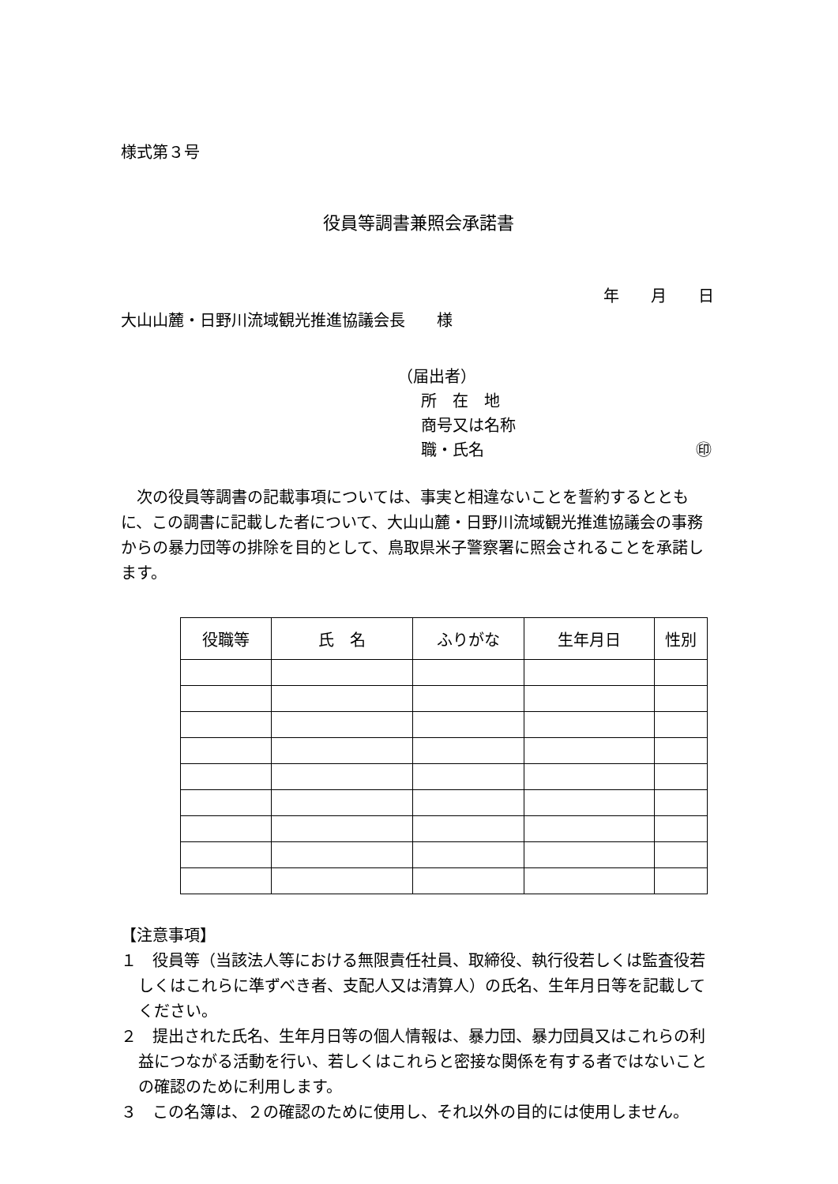様式第３号
役員等調書兼照会承諾書
年　　月　　日
大山山麓・日野川流域観光推進協議会長　　様
（届出者）
所　在　地
商号又は名称
職・氏名 ㊞
次の役員等調書の記載事項については、事実と相違ないことを誓約するとともに、この調書に記載した者について、大山山麓・日野川流域観光推進協議会の事務からの暴力団等の排除を目的として、鳥取県米子警察署に照会されることを承諾します。
| 役職等 | 氏 名 | ふりがな | 生年月日 | 性別 |
| --- | --- | --- | --- | --- |
【注意事項】
１　役員等（当該法人等における無限責任社員、取締役、執行役若しくは監査役若しくはこれらに準ずべき者、支配人又は清算人）の氏名、生年月日等を記載してください。
２　提出された氏名、生年月日等の個人情報は、暴力団、暴力団員又はこれらの利益につながる活動を行い、若しくはこれらと密接な関係を有する者ではないことの確認のために利用します。
３　この名簿は、２の確認のために使用し、それ以外の目的には使用しません。